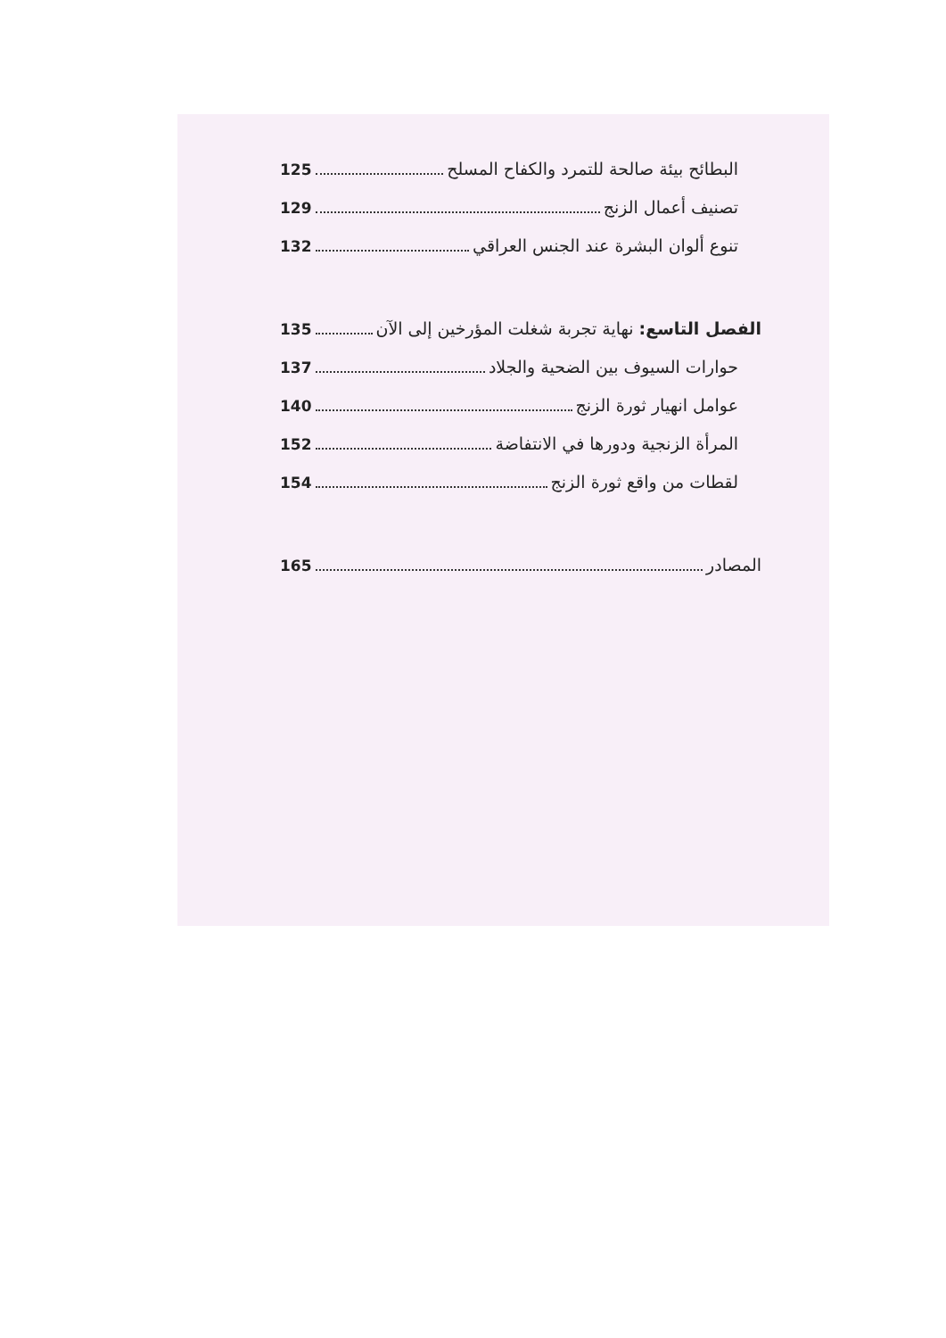البطائح بيئة صالحة للتمرد والكفاح المسلح 125
تصنيف أعمال الزنج 129
تنوع ألوان البشرة عند الجنس العراقي 132
الفصل التاسع: نهاية تجربة شغلت المؤرخين إلى الآن 135
حوارات السيوف بين الضحية والجلاد 137
عوامل انهيار ثورة الزنج 140
المرأة الزنجية ودورها في الانتفاضة 152
لقطات من واقع ثورة الزنج 154
المصادر 165